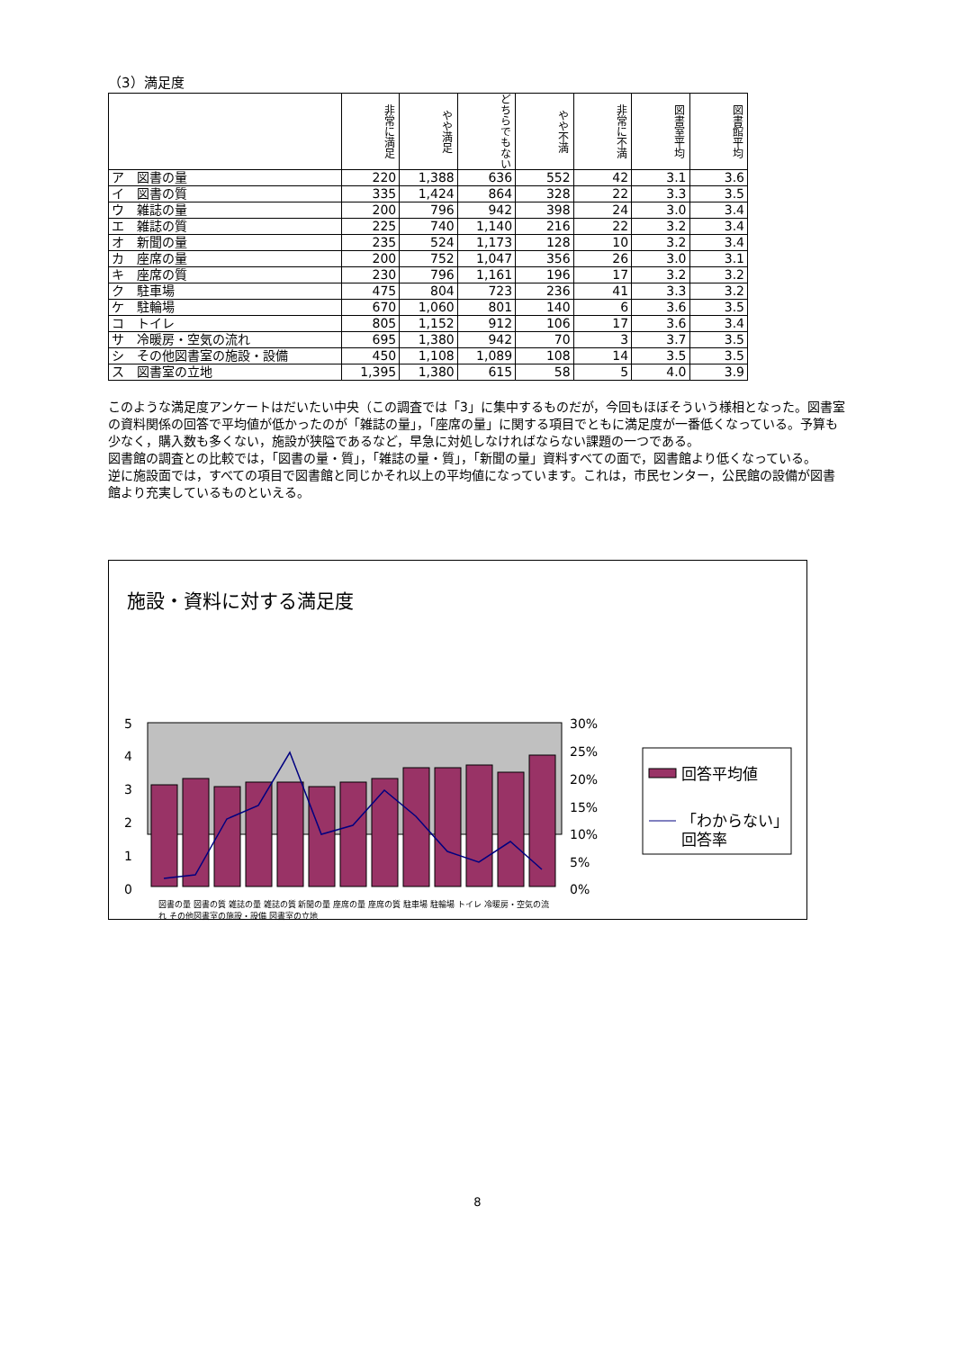（3）満足度
| | 非常に満足 | やや満足 | どちらでもない | やや不満 | 非常に不満 | 図書室平均 | 図書館平均 |
| --- | --- | --- | --- | --- | --- | --- | --- |
| ア 図書の量 | 220 | 1,388 | 636 | 552 | 42 | 3.1 | 3.6 |
| イ 図書の質 | 335 | 1,424 | 864 | 328 | 22 | 3.3 | 3.5 |
| ウ 雑誌の量 | 200 | 796 | 942 | 398 | 24 | 3.0 | 3.4 |
| エ 雑誌の質 | 225 | 740 | 1,140 | 216 | 22 | 3.2 | 3.4 |
| オ 新聞の量 | 235 | 524 | 1,173 | 128 | 10 | 3.2 | 3.4 |
| カ 座席の量 | 200 | 752 | 1,047 | 356 | 26 | 3.0 | 3.1 |
| キ 座席の質 | 230 | 796 | 1,161 | 196 | 17 | 3.2 | 3.2 |
| ク 駐車場 | 475 | 804 | 723 | 236 | 41 | 3.3 | 3.2 |
| ケ 駐輪場 | 670 | 1,060 | 801 | 140 | 6 | 3.6 | 3.5 |
| コ トイレ | 805 | 1,152 | 912 | 106 | 17 | 3.6 | 3.4 |
| サ 冷暖房・空気の流れ | 695 | 1,380 | 942 | 70 | 3 | 3.7 | 3.5 |
| シ その他図書室の施設・設備 | 450 | 1,108 | 1,089 | 108 | 14 | 3.5 | 3.5 |
| ス 図書室の立地 | 1,395 | 1,380 | 615 | 58 | 5 | 4.0 | 3.9 |
このような満足度アンケートはだいたい中央（この調査では「3」に集中するものだが，今回もほぼそういう様相となった。図書室の資料関係の回答で平均値が低かったのが「雑誌の量」，「座席の量」に関する項目でともに満足度が一番低くなっている。予算も少なく，購入数も多くない，施設が狭隘であるなど，早急に対処しなければならない課題の一つである。
図書館の調査との比較では，「図書の量・質」，「雑誌の量・質」，「新聞の量」資料すべての面で，図書館より低くなっている。
逆に施設面では，すべての項目で図書館と同じかそれ以上の平均値になっています。これは，市民センター，公民館の設備が図書館より充実しているものといえる。
施設・資料に対する満足度
5
4
3
2
1
0
30%
25%
20%
15%
10%
5%
0%
回答平均値
「わからない」
回答率
図書の量 図書の質 雑誌の量 雑誌の質 新聞の量 座席の量 座席の質 駐車場 駐輪場 トイレ 冷暖房・空気の流れ その他図書室の施設・設備 図書室の立地
8